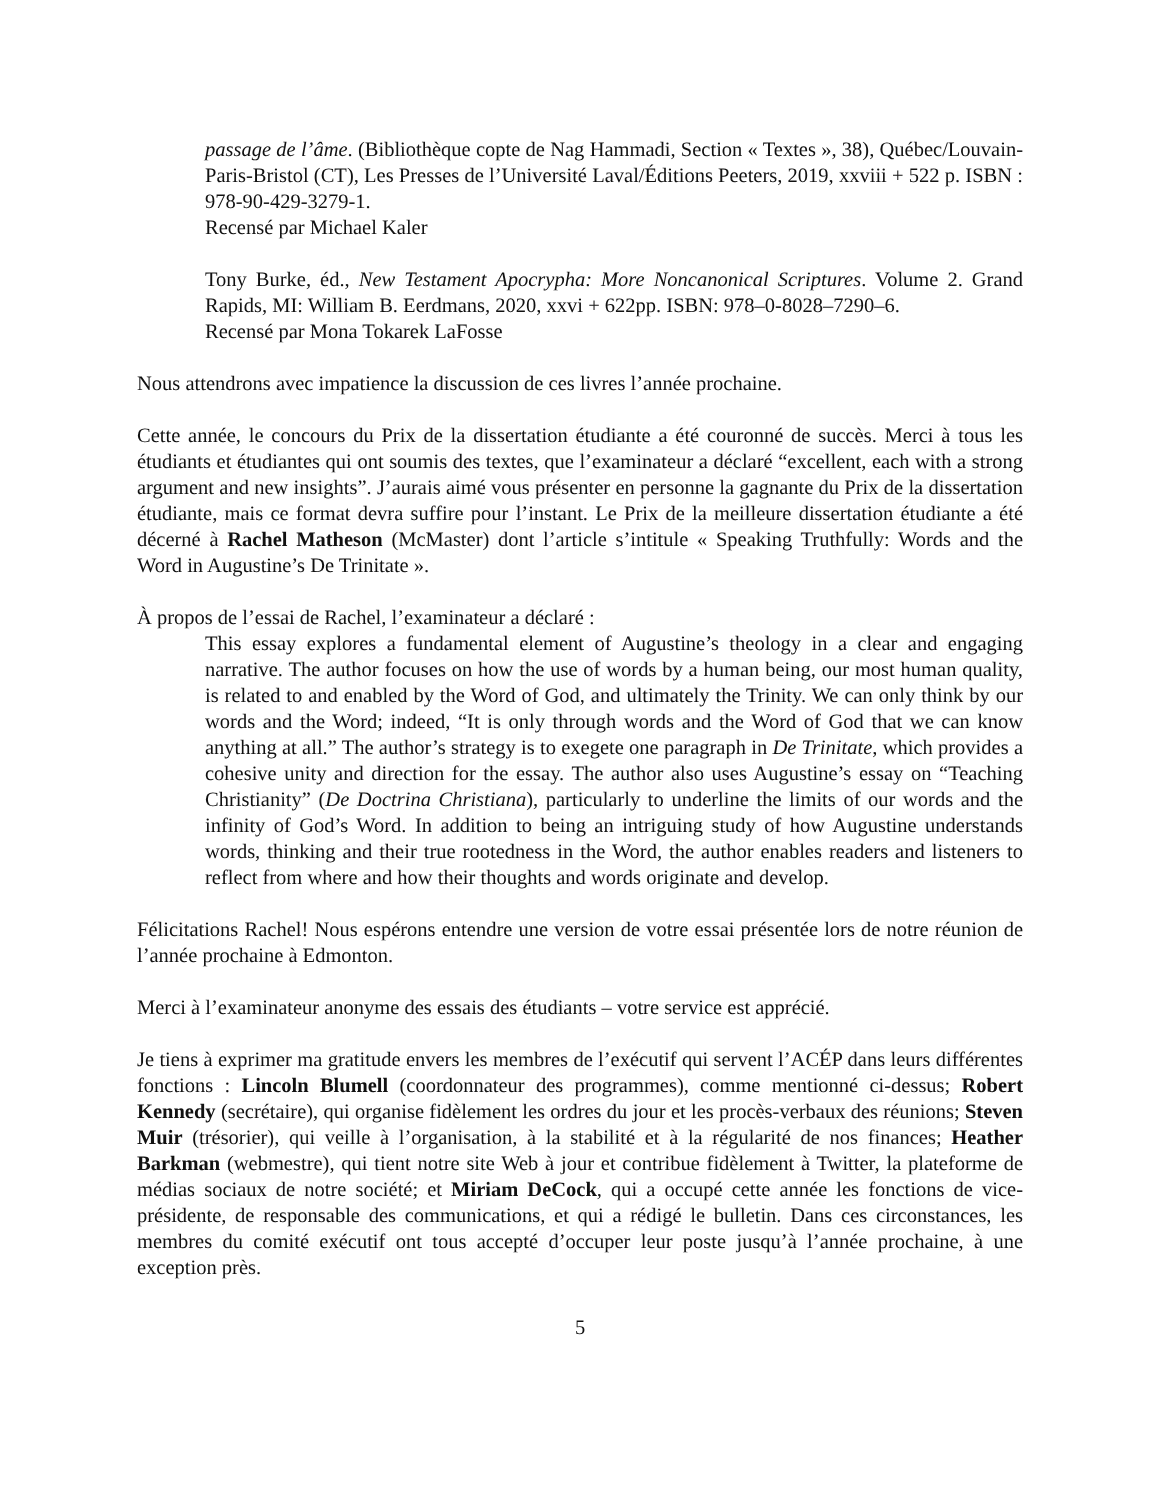passage de l’âme. (Bibliothèque copte de Nag Hammadi, Section « Textes », 38), Québec/Louvain-Paris-Bristol (CT), Les Presses de l’Université Laval/Éditions Peeters, 2019, xxviii + 522 p. ISBN : 978-90-429-3279-1.
Recensé par Michael Kaler
Tony Burke, éd., New Testament Apocrypha: More Noncanonical Scriptures. Volume 2. Grand Rapids, MI: William B. Eerdmans, 2020, xxvi + 622pp. ISBN: 978–0-8028–7290–6.
Recensé par Mona Tokarek LaFosse
Nous attendrons avec impatience la discussion de ces livres l’année prochaine.
Cette année, le concours du Prix de la dissertation étudiante a été couronné de succès. Merci à tous les étudiants et étudiantes qui ont soumis des textes, que l’examinateur a déclaré “excellent, each with a strong argument and new insights”. J’aurais aimé vous présenter en personne la gagnante du Prix de la dissertation étudiante, mais ce format devra suffire pour l’instant. Le Prix de la meilleure dissertation étudiante a été décerné à Rachel Matheson (McMaster) dont l’article s’intitule « Speaking Truthfully: Words and the Word in Augustine’s De Trinitate ».
À propos de l’essai de Rachel, l’examinateur a déclaré :
This essay explores a fundamental element of Augustine’s theology in a clear and engaging narrative. The author focuses on how the use of words by a human being, our most human quality, is related to and enabled by the Word of God, and ultimately the Trinity. We can only think by our words and the Word; indeed, “It is only through words and the Word of God that we can know anything at all.” The author’s strategy is to exegete one paragraph in De Trinitate, which provides a cohesive unity and direction for the essay. The author also uses Augustine’s essay on “Teaching Christianity” (De Doctrina Christiana), particularly to underline the limits of our words and the infinity of God’s Word. In addition to being an intriguing study of how Augustine understands words, thinking and their true rootedness in the Word, the author enables readers and listeners to reflect from where and how their thoughts and words originate and develop.
Félicitations Rachel! Nous espérons entendre une version de votre essai présentée lors de notre réunion de l’année prochaine à Edmonton.
Merci à l’examinateur anonyme des essais des étudiants – votre service est apprécié.
Je tiens à exprimer ma gratitude envers les membres de l’exécutif qui servent l’ACÉP dans leurs différentes fonctions : Lincoln Blumell (coordonnateur des programmes), comme mentionné ci-dessus; Robert Kennedy (secrétaire), qui organise fidèlement les ordres du jour et les procès-verbaux des réunions; Steven Muir (trésorier), qui veille à l’organisation, à la stabilité et à la régularité de nos finances; Heather Barkman (webmestre), qui tient notre site Web à jour et contribue fidèlement à Twitter, la plateforme de médias sociaux de notre société; et Miriam DeCock, qui a occupé cette année les fonctions de vice-présidente, de responsable des communications, et qui a rédigé le bulletin. Dans ces circonstances, les membres du comité exécutif ont tous accepté d’occuper leur poste jusqu’à l’année prochaine, à une exception près.
5